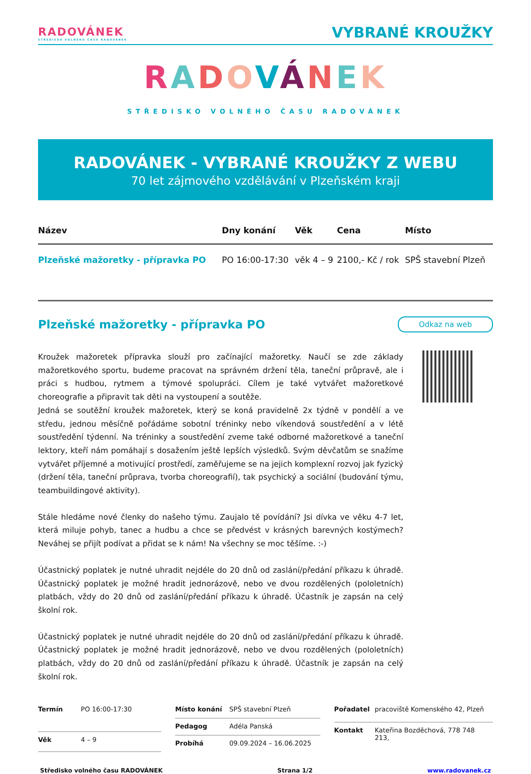RADOVÁNEK
STŘEDISKO VOLNÉHO ČASU RADOVÁNEK
VYBRANÉ KROUŽKY
RADOVÁNEK
STŘEDISKO VOLNÉHO ČASU RADOVÁNEK
RADOVÁNEK - VYBRANÉ KROUŽKY Z WEBU
70 let zájmového vzdělávání v Plzeňském kraji
| Název | Dny konání | Věk | Cena | Místo |
| --- | --- | --- | --- | --- |
| Plzeňské mažoretky - přípravka PO | PO 16:00-17:30 | věk 4 – 9 | 2100,- Kč / rok | SPŠ stavební Plzeň |
Plzeňské mažoretky - přípravka PO
Odkaz na web
Kroužek mažoretek přípravka slouží pro začínající mažoretky. Naučí se zde základy mažoretkového sportu, budeme pracovat na správném držení těla, taneční průpravě, ale i práci s hudbou, rytmem a týmové spolupráci. Cílem je také vytvářet mažoretkové choreografie a připravit tak děti na vystoupení a soutěže.
Jedná se soutěžní kroužek mažoretek, který se koná pravidelně 2x týdně v pondělí a ve středu, jednou měsíčně pořádáme sobotní tréninky nebo víkendová soustředění a v létě soustředění týdenní. Na tréninky a soustředění zveme také odborné mažoretkové a taneční lektory, kteří nám pomáhají s dosažením ještě lepších výsledků. Svým děvčatům se snažíme vytvářet příjemné a motivující prostředí, zaměřujeme se na jejich komplexní rozvoj jak fyzický (držení těla, taneční průprava, tvorba choreografií), tak psychický a sociální (budování týmu, teambuildingové aktivity).
Stále hledáme nové členky do našeho týmu. Zaujalo tě povídání? Jsi dívka ve věku 4-7 let, která miluje pohyb, tanec a hudbu a chce se předvést v krásných barevných kostýmech? Neváhej se přijít podívat a přidat se k nám! Na všechny se moc těšíme. :-)
Účastnický poplatek je nutné uhradit nejdéle do 20 dnů od zaslání/předání příkazu k úhradě. Účastnický poplatek je možné hradit jednorázově, nebo ve dvou rozdělených (pololetních) platbách, vždy do 20 dnů od zaslání/předání příkazu k úhradě. Účastník je zapsán na celý školní rok.
Účastnický poplatek je nutné uhradit nejdéle do 20 dnů od zaslání/předání příkazu k úhradě. Účastnický poplatek je možné hradit jednorázově, nebo ve dvou rozdělených (pololetních) platbách, vždy do 20 dnů od zaslání/předání příkazu k úhradě. Účastník je zapsán na celý školní rok.
| Termín | PO 16:00-17:30 |
| Věk | 4 – 9 |
| Místo konání | SPŠ stavební Plzeň |
| Pedagog | Adéla Panská |
| Probíhá | 09.09.2024 – 16.06.2025 |
| Pořadatel | pracoviště Komenského 42, Plzeň |
| Kontakt | Kateřina Bozděchová, 778 748 213, |
Středisko volného času RADOVÁNEK Strana 1/2 www.radovanek.cz